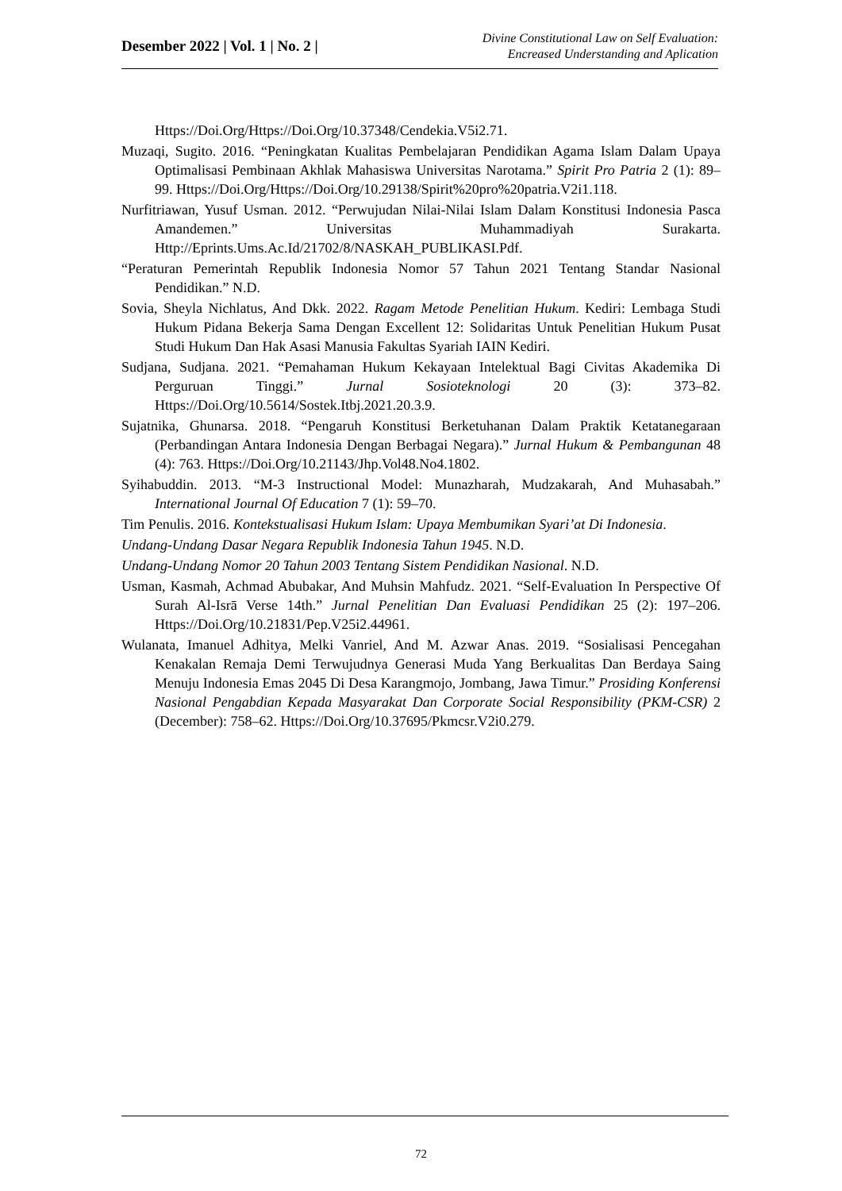Desember 2022 | Vol. 1 | No. 2 |
Divine Constitutional Law on Self Evaluation:
Encreased Understanding and Aplication
Https://Doi.Org/Https://Doi.Org/10.37348/Cendekia.V5i2.71.
Muzaqi, Sugito. 2016. “Peningkatan Kualitas Pembelajaran Pendidikan Agama Islam Dalam Upaya Optimalisasi Pembinaan Akhlak Mahasiswa Universitas Narotama.” Spirit Pro Patria 2 (1): 89–99. Https://Doi.Org/Https://Doi.Org/10.29138/Spirit%20pro%20patria.V2i1.118.
Nurfitriawan, Yusuf Usman. 2012. “Perwujudan Nilai-Nilai Islam Dalam Konstitusi Indonesia Pasca Amandemen.” Universitas Muhammadiyah Surakarta. Http://Eprints.Ums.Ac.Id/21702/8/NASKAH_PUBLIKASI.Pdf.
“Peraturan Pemerintah Republik Indonesia Nomor 57 Tahun 2021 Tentang Standar Nasional Pendidikan.” N.D.
Sovia, Sheyla Nichlatus, And Dkk. 2022. Ragam Metode Penelitian Hukum. Kediri: Lembaga Studi Hukum Pidana Bekerja Sama Dengan Excellent 12: Solidaritas Untuk Penelitian Hukum Pusat Studi Hukum Dan Hak Asasi Manusia Fakultas Syariah IAIN Kediri.
Sudjana, Sudjana. 2021. “Pemahaman Hukum Kekayaan Intelektual Bagi Civitas Akademika Di Perguruan Tinggi.” Jurnal Sosioteknologi 20 (3): 373–82. Https://Doi.Org/10.5614/Sostek.Itbj.2021.20.3.9.
Sujatnika, Ghunarsa. 2018. “Pengaruh Konstitusi Berketuhanan Dalam Praktik Ketatanegaraan (Perbandingan Antara Indonesia Dengan Berbagai Negara).” Jurnal Hukum & Pembangunan 48 (4): 763. Https://Doi.Org/10.21143/Jhp.Vol48.No4.1802.
Syihabuddin. 2013. “M-3 Instructional Model: Munazharah, Mudzakarah, And Muhasabah.” International Journal Of Education 7 (1): 59–70.
Tim Penulis. 2016. Kontekstualisasi Hukum Islam: Upaya Membumikan Syari’at Di Indonesia.
Undang-Undang Dasar Negara Republik Indonesia Tahun 1945. N.D.
Undang-Undang Nomor 20 Tahun 2003 Tentang Sistem Pendidikan Nasional. N.D.
Usman, Kasmah, Achmad Abubakar, And Muhsin Mahfudz. 2021. “Self-Evaluation In Perspective Of Surah Al-Isrā Verse 14th.” Jurnal Penelitian Dan Evaluasi Pendidikan 25 (2): 197–206. Https://Doi.Org/10.21831/Pep.V25i2.44961.
Wulanata, Imanuel Adhitya, Melki Vanriel, And M. Azwar Anas. 2019. “Sosialisasi Pencegahan Kenakalan Remaja Demi Terwujudnya Generasi Muda Yang Berkualitas Dan Berdaya Saing Menuju Indonesia Emas 2045 Di Desa Karangmojo, Jombang, Jawa Timur.” Prosiding Konferensi Nasional Pengabdian Kepada Masyarakat Dan Corporate Social Responsibility (PKM-CSR) 2 (December): 758–62. Https://Doi.Org/10.37695/Pkmcsr.V2i0.279.
72